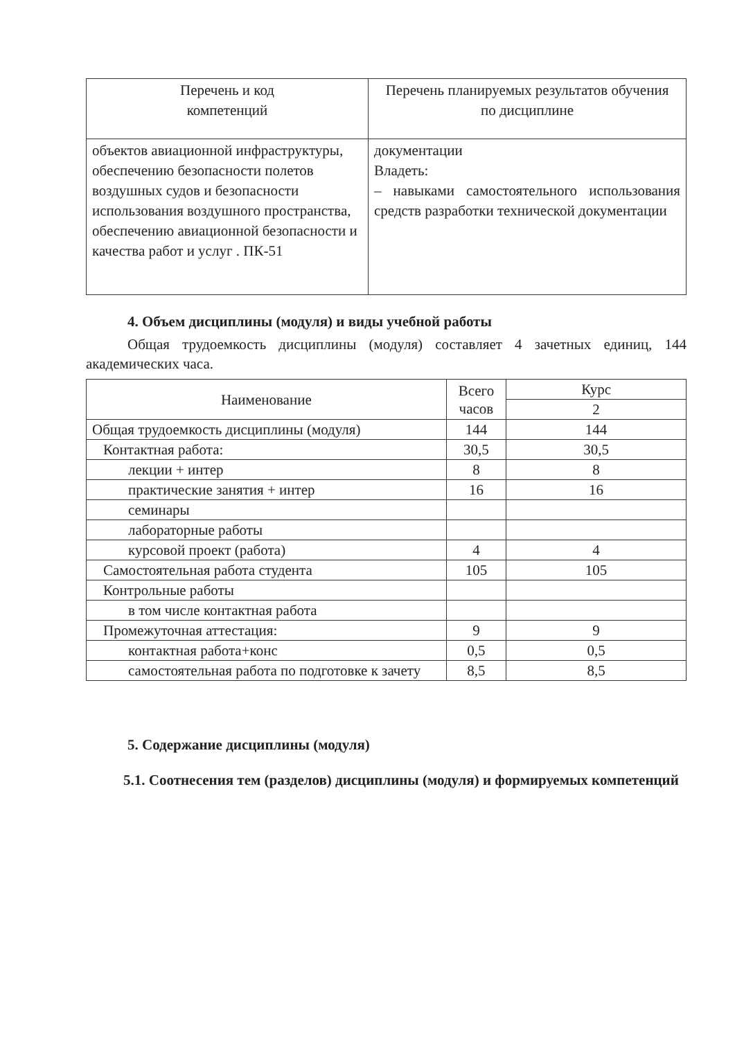| Перечень и код компетенций | Перечень планируемых результатов обучения по дисциплине |
| --- | --- |
| объектов авиационной инфраструктуры, обеспечению безопасности полетов воздушных судов и безопасности использования воздушного пространства, обеспечению авиационной безопасности и качества работ и услуг . ПК-51 | документации Владеть: – навыками самостоятельного использования средств разработки технической документации |
4. Объем дисциплины (модуля) и виды учебной работы
Общая трудоемкость дисциплины (модуля) составляет 4 зачетных единиц, 144 академических часа.
| Наименование | Всего часов | Курс |
| --- | --- | --- |
| | | 2 |
| Общая трудоемкость дисциплины (модуля) | 144 | 144 |
| Контактная работа: | 30,5 | 30,5 |
| лекции + интер | 8 | 8 |
| практические занятия + интер | 16 | 16 |
| семинары | | |
| лабораторные работы | | |
| курсовой проект (работа) | 4 | 4 |
| Самостоятельная работа студента | 105 | 105 |
| Контрольные работы | | |
| в том числе контактная работа | | |
| Промежуточная аттестация: | 9 | 9 |
| контактная работа+конс | 0,5 | 0,5 |
| самостоятельная работа по подготовке к зачету | 8,5 | 8,5 |
5. Содержание дисциплины (модуля)
5.1. Соотнесения тем (разделов) дисциплины (модуля) и формируемых компетенций